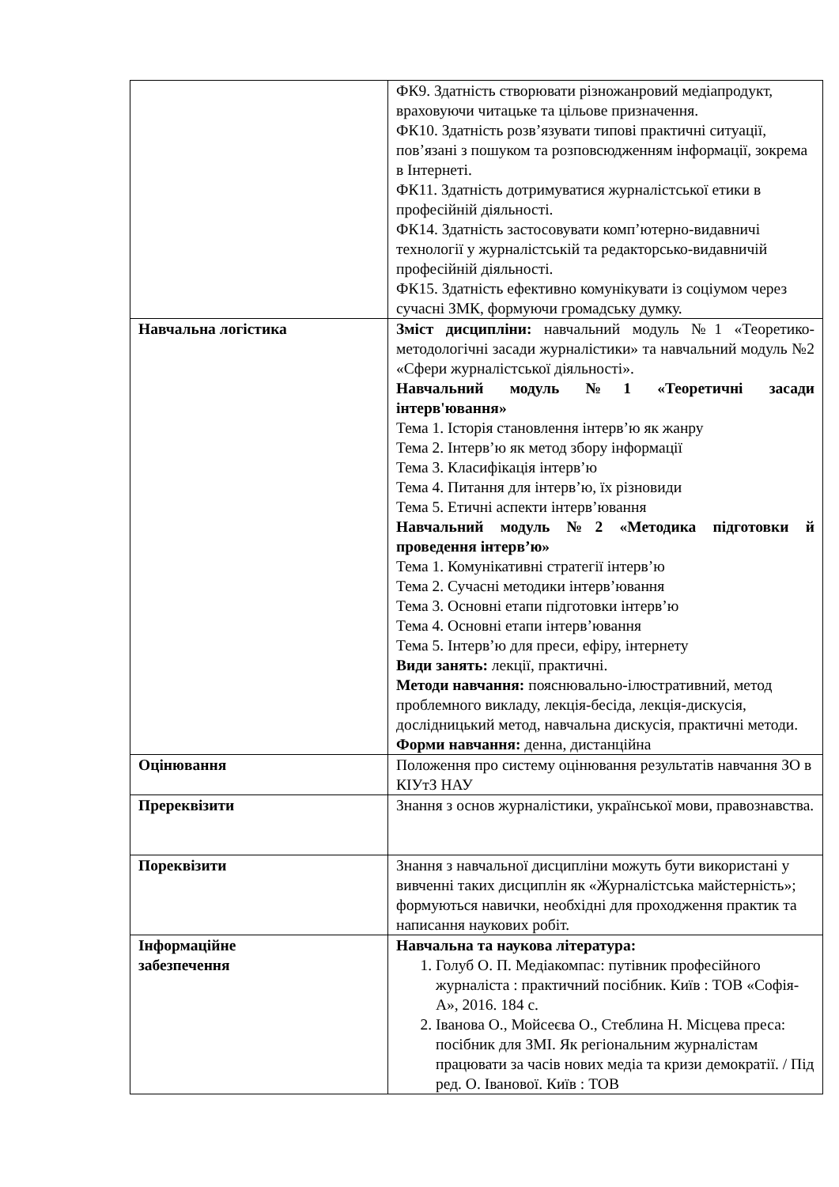| | ФК9. Здатність створювати різножанровий медіапродукт, враховуючи читацьке та цільове призначення. ФК10. Здатність розв’язувати типові практичні ситуації, пов’язані з пошуком та розповсюдженням інформації, зокрема в Інтернеті. ФК11. Здатність дотримуватися журналістської етики в професійній діяльності. ФК14. Здатність застосовувати комп’ютерно-видавничі технології у журналістській та редакторсько-видавничій професійній діяльності. ФК15. Здатність ефективно комунікувати із соціумом через сучасні ЗМК, формуючи громадську думку. |
| Навчальна логістика | Зміст дисципліни: навчальний модуль №1 «Теоретико-методологічні засади журналістики» та навчальний модуль №2 «Сфери журналістської діяльності». Навчальний модуль №1 «Теоретичні засади інтерв'ювання» Тема 1. Історія становлення інтерв’ю як жанру Тема 2. Інтерв’ю як метод збору інформації Тема 3. Класифікація інтерв’ю Тема 4. Питання для інтерв’ю, їх різновиди Тема 5. Етичні аспекти інтерв’ювання Навчальний модуль №2 «Методика підготовки й проведення інтерв’ю» Тема 1. Комунікативні стратегії інтерв’ю Тема 2. Сучасні методики інтерв’ювання Тема 3. Основні етапи підготовки інтерв’ю Тема 4. Основні етапи інтерв’ювання Тема 5. Інтерв’ю для преси, ефіру, інтернету Види занять: лекції, практичні. Методи навчання: пояснювально-ілюстративний, метод проблемного викладу, лекція-бесіда, лекція-дискусія, дослідницький метод, навчальна дискусія, практичні методи. Форми навчання: денна, дистанційна |
| Оцінювання | Положення про систему оцінювання результатів навчання ЗО в КІУтЗ НАУ |
| Пререквізити | Знання з основ журналістики, української мови, правознавства. |
| Пореквізити | Знання з навчальної дисципліни можуть бути використані у вивченні таких дисциплін як «Журналістська майстерність»; формуються навички, необхідні для проходження практик та написання наукових робіт. |
| Інформаційне забезпечення | Навчальна та наукова література: 1. Голуб О. П. Медіакомпас: путівник професійного журналіста : практичний посібник. Київ : ТОВ «Софія-А», 2016. 184 с. 2. Іванова О., Мойсеєва О., Стеблина Н. Місцева преса: посібник для ЗМІ. Як регіональним журналістам працювати за часів нових медіа та кризи демократії. / Під ред. О. Іванової. Київ : ТОВ |